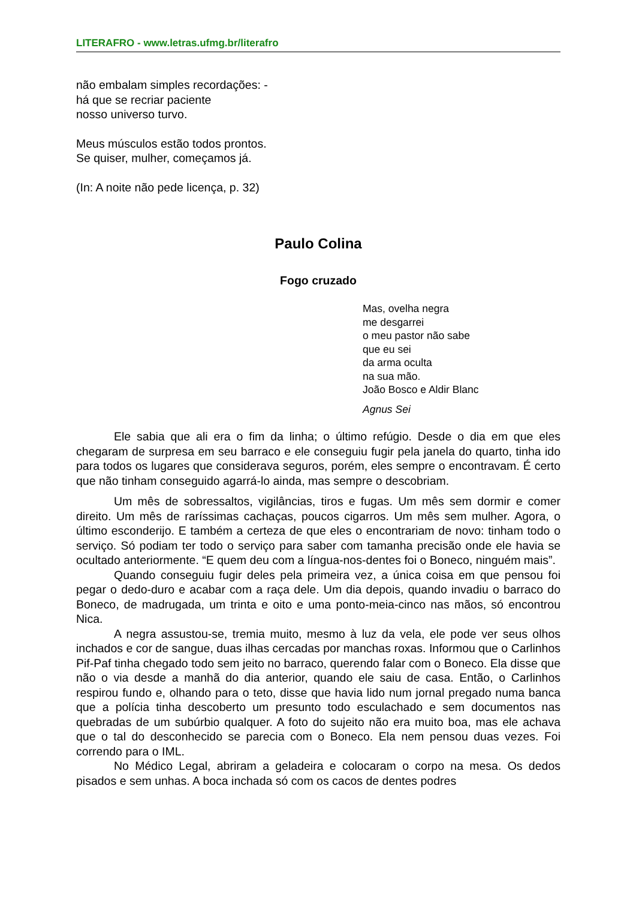LITERAFRO - www.letras.ufmg.br/literafro
não embalam simples recordações: -
há que se recriar paciente
nosso universo turvo.
Meus músculos estão todos prontos.
Se quiser, mulher, começamos já.
(In: A noite não pede licença, p. 32)
Paulo Colina
Fogo cruzado
Mas, ovelha negra
me desgarrei
o meu pastor não sabe
que eu sei
da arma oculta
na sua mão.
João Bosco e Aldir Blanc
Agnus Sei
Ele sabia que ali era o fim da linha; o último refúgio. Desde o dia em que eles chegaram de surpresa em seu barraco e ele conseguiu fugir pela janela do quarto, tinha ido para todos os lugares que considerava seguros, porém, eles sempre o encontravam. É certo que não tinham conseguido agarrá-lo ainda, mas sempre o descobriam.
Um mês de sobressaltos, vigilâncias, tiros e fugas. Um mês sem dormir e comer direito. Um mês de raríssimas cachaças, poucos cigarros. Um mês sem mulher. Agora, o último esconderijo. E também a certeza de que eles o encontrariam de novo: tinham todo o serviço. Só podiam ter todo o serviço para saber com tamanha precisão onde ele havia se ocultado anteriormente. “E quem deu com a língua-nos-dentes foi o Boneco, ninguém mais”.
Quando conseguiu fugir deles pela primeira vez, a única coisa em que pensou foi pegar o dedo-duro e acabar com a raça dele. Um dia depois, quando invadiu o barraco do Boneco, de madrugada, um trinta e oito e uma ponto-meia-cinco nas mãos, só encontrou Nica.
A negra assustou-se, tremia muito, mesmo à luz da vela, ele pode ver seus olhos inchados e cor de sangue, duas ilhas cercadas por manchas roxas. Informou que o Carlinhos Pif-Paf tinha chegado todo sem jeito no barraco, querendo falar com o Boneco. Ela disse que não o via desde a manhã do dia anterior, quando ele saiu de casa. Então, o Carlinhos respirou fundo e, olhando para o teto, disse que havia lido num jornal pregado numa banca que a polícia tinha descoberto um presunto todo esculachado e sem documentos nas quebradas de um subúrbio qualquer. A foto do sujeito não era muito boa, mas ele achava que o tal do desconhecido se parecia com o Boneco. Ela nem pensou duas vezes. Foi correndo para o IML.
No Médico Legal, abriram a geladeira e colocaram o corpo na mesa. Os dedos pisados e sem unhas. A boca inchada só com os cacos de dentes podres